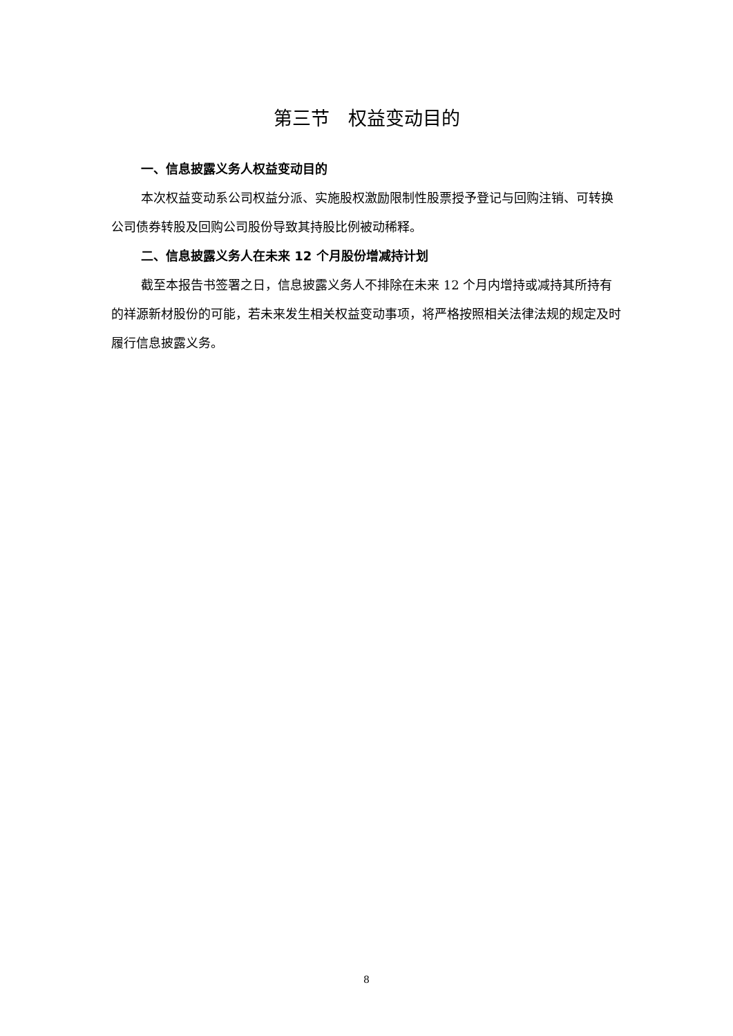第三节　权益变动目的
一、信息披露义务人权益变动目的
本次权益变动系公司权益分派、实施股权激励限制性股票授予登记与回购注销、可转换公司债券转股及回购公司股份导致其持股比例被动稀释。
二、信息披露义务人在未来 12 个月股份增减持计划
截至本报告书签署之日，信息披露义务人不排除在未来 12 个月内增持或减持其所持有的祥源新材股份的可能，若未来发生相关权益变动事项，将严格按照相关法律法规的规定及时履行信息披露义务。
8